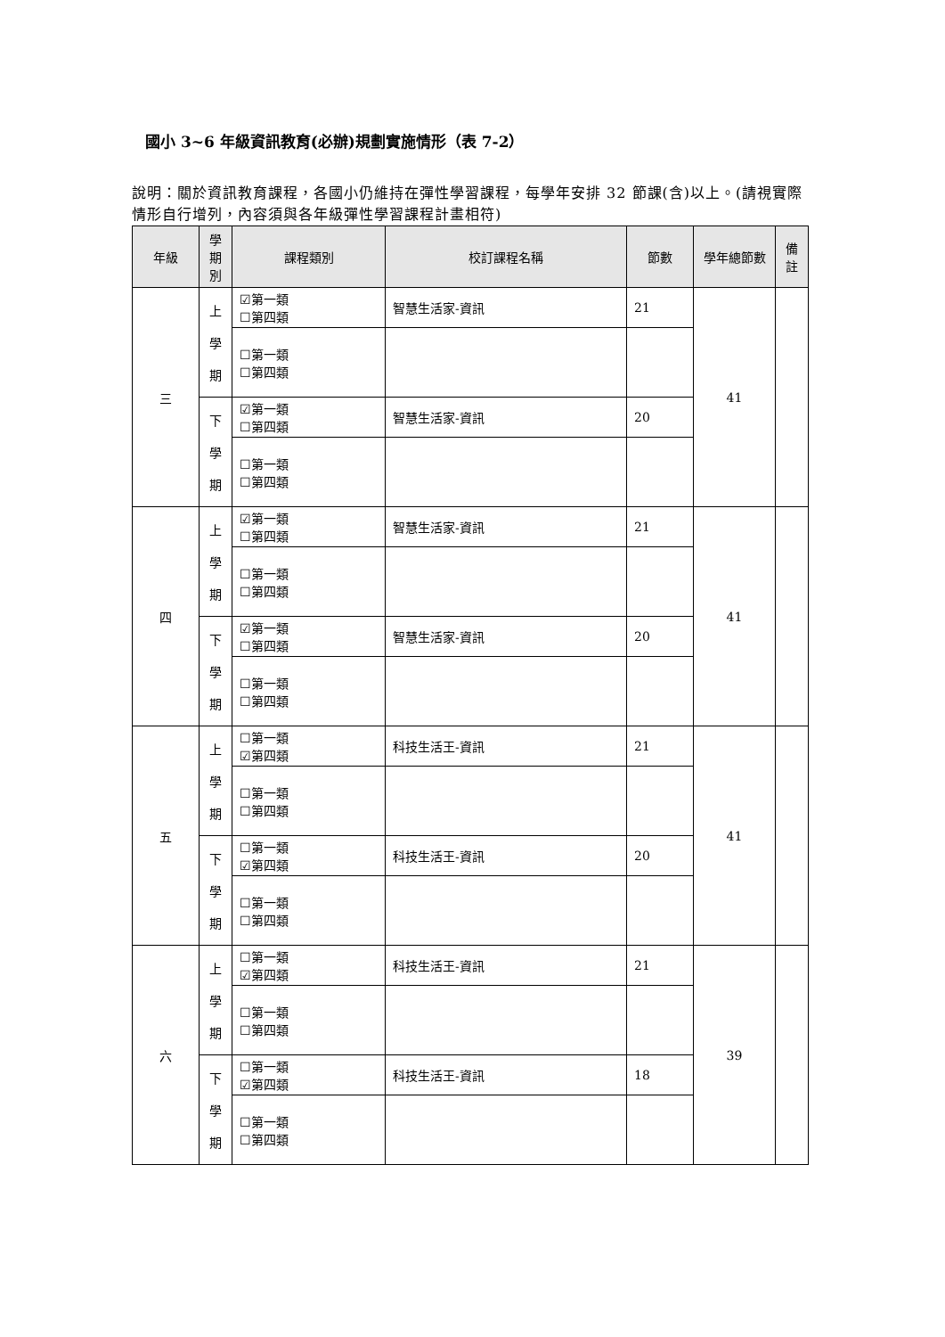國小 3~6 年級資訊教育(必辦)規劃實施情形（表 7-2）
說明：關於資訊教育課程，各國小仍維持在彈性學習課程，每學年安排 32 節課(含)以上。(請視實際情形自行增列，內容須與各年級彈性學習課程計畫相符)
| 年級 | 學 期 別 | 課程類別 | 校訂課程名稱 | 節數 | 學年總節數 | 備 註 |
| --- | --- | --- | --- | --- | --- | --- |
| 三 | 上 學 期 | ☑第一類 ☐第四類 | 智慧生活家-資訊 | 21 | 41 | |
| | | ☐第一類 ☐第四類 | | | | |
| | 下 學 期 | ☑第一類 ☐第四類 | 智慧生活家-資訊 | 20 | | |
| | | ☐第一類 ☐第四類 | | | | |
| 四 | 上 學 期 | ☑第一類 ☐第四類 | 智慧生活家-資訊 | 21 | 41 | |
| | | ☐第一類 ☐第四類 | | | | |
| | 下 學 期 | ☑第一類 ☐第四類 | 智慧生活家-資訊 | 20 | | |
| | | ☐第一類 ☐第四類 | | | | |
| 五 | 上 學 期 | ☐第一類 ☑第四類 | 科技生活王-資訊 | 21 | 41 | |
| | | ☐第一類 ☐第四類 | | | | |
| | 下 學 期 | ☐第一類 ☑第四類 | 科技生活王-資訊 | 20 | | |
| | | ☐第一類 ☐第四類 | | | | |
| 六 | 上 學 期 | ☐第一類 ☑第四類 | 科技生活王-資訊 | 21 | 39 | |
| | | ☐第一類 ☐第四類 | | | | |
| | 下 學 期 | ☐第一類 ☑第四類 | 科技生活王-資訊 | 18 | | |
| | | ☐第一類 ☐第四類 | | | | |